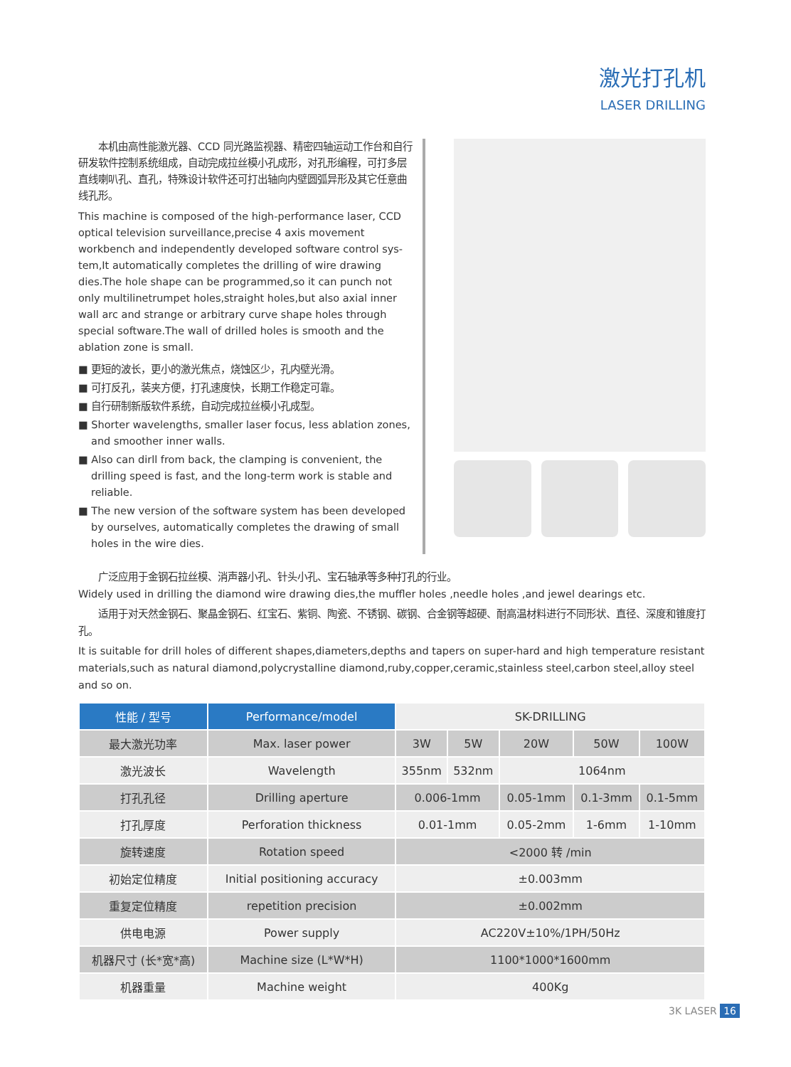激光打孔机
LASER DRILLING
　　本机由高性能激光器、CCD 同光路监视器、精密四轴运动工作台和自行研发软件控制系统组成，自动完成拉丝模小孔成形，对孔形编程，可打多层直线喇叭孔、直孔，特殊设计软件还可打出轴向内壁圆弧异形及其它任意曲线孔形。
This machine is composed of the high-performance laser, CCD optical television surveillance,precise 4 axis movement workbench and independently developed software control sys-tem,It automatically completes the drilling of wire drawing dies.The hole shape can be programmed,so it can punch not only multilinetrumpet holes,straight holes,but also axial inner wall arc and strange or arbitrary curve shape holes through special software.The wall of drilled holes is smooth and the ablation zone is small.
■ 更短的波长，更小的激光焦点，烧蚀区少，孔内壁光滑。
■ 可打反孔，装夹方便，打孔速度快，长期工作稳定可靠。
■ 自行研制新版软件系统，自动完成拉丝模小孔成型。
■ Shorter wavelengths, smaller laser focus, less ablation zones, and smoother inner walls.
■ Also can dirll from back, the clamping is convenient, the drilling speed is fast, and the long-term work is stable and reliable.
■ The new version of the software system has been developed by ourselves, automatically completes the drawing of small holes in the wire dies.
　　广泛应用于金钢石拉丝模、消声器小孔、针头小孔、宝石轴承等多种打孔的行业。
Widely used in drilling the diamond wire drawing dies,the muffler holes ,needle holes ,and jewel dearings etc.
　　适用于对天然金钢石、聚晶金钢石、红宝石、紫铜、陶瓷、不锈钢、碳钢、合金钢等超硬、耐高温材料进行不同形状、直径、深度和锥度打孔。
It is suitable for drill holes of different shapes,diameters,depths and tapers on super-hard and high temperature resistant materials,such as natural diamond,polycrystalline diamond,ruby,copper,ceramic,stainless steel,carbon steel,alloy steel and so on.
| 性能 / 型号 | Performance/model | SK-DRILLING | | | | |
| --- | --- | --- | --- | --- | --- | --- |
| 最大激光功率 | Max. laser power | 3W | 5W | 20W | 50W | 100W |
| 激光波长 | Wavelength | 355nm | 532nm | 1064nm | | |
| 打孔孔径 | Drilling aperture | 0.006-1mm | | 0.05-1mm | 0.1-3mm | 0.1-5mm |
| 打孔厚度 | Perforation thickness | 0.01-1mm | | 0.05-2mm | 1-6mm | 1-10mm |
| 旋转速度 | Rotation speed | <2000 转 /min | | | | |
| 初始定位精度 | Initial positioning accuracy | ±0.003mm | | | | |
| 重复定位精度 | repetition precision | ±0.002mm | | | | |
| 供电电源 | Power supply | AC220V±10%/1PH/50Hz | | | | |
| 机器尺寸 (长*宽*高) | Machine size (L*W*H) | 1100*1000*1600mm | | | | |
| 机器重量 | Machine weight | 400Kg | | | | |
3K LASER 16